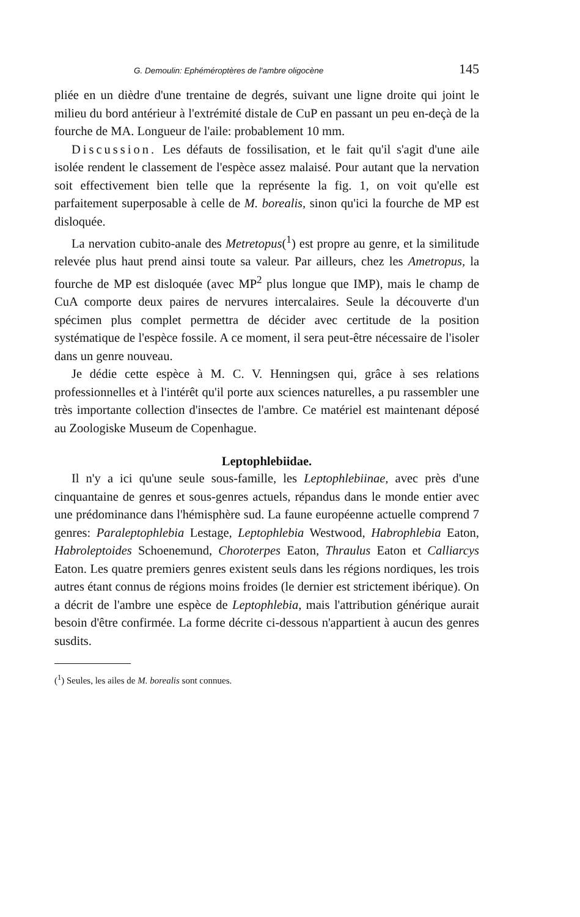G. Demoulin: Ephéméroptères de l'ambre oligocène 145
pliée en un dièdre d'une trentaine de degrés, suivant une ligne droite qui joint le milieu du bord antérieur à l'extrémité distale de CuP en passant un peu en-deçà de la fourche de MA. Longueur de l'aile: probablement 10 mm.
Discussion. Les défauts de fossilisation, et le fait qu'il s'agit d'une aile isolée rendent le classement de l'espèce assez malaisé. Pour autant que la nervation soit effectivement bien telle que la représente la fig. 1, on voit qu'elle est parfaitement superposable à celle de M. borealis, sinon qu'ici la fourche de MP est disloquée.
La nervation cubito-anale des Metretopus(<sup>1</sup>) est propre au genre, et la similitude relevée plus haut prend ainsi toute sa valeur. Par ailleurs, chez les Ametropus, la fourche de MP est disloquée (avec MP<sup>2</sup> plus longue que IMP), mais le champ de CuA comporte deux paires de nervures intercalaires. Seule la découverte d'un spécimen plus complet permettra de décider avec certitude de la position systématique de l'espèce fossile. A ce moment, il sera peut-être nécessaire de l'isoler dans un genre nouveau.
Je dédie cette espèce à M. C. V. Henningsen qui, grâce à ses relations professionnelles et à l'intérêt qu'il porte aux sciences naturelles, a pu rassembler une très importante collection d'insectes de l'ambre. Ce matériel est maintenant déposé au Zoologiske Museum de Copenhague.
Leptophlebiidae.
Il n'y a ici qu'une seule sous-famille, les Leptophlebiinae, avec près d'une cinquantaine de genres et sous-genres actuels, répandus dans le monde entier avec une prédominance dans l'hémisphère sud. La faune européenne actuelle comprend 7 genres: Paraleptophlebia Lestage, Leptophlebia Westwood, Habrophlebia Eaton, Habroleptoides Schoenemund, Choroterpes Eaton, Thraulus Eaton et Calliarcys Eaton. Les quatre premiers genres existent seuls dans les régions nordiques, les trois autres étant connus de régions moins froides (le dernier est strictement ibérique). On a décrit de l'ambre une espèce de Leptophlebia, mais l'attribution générique aurait besoin d'être confirmée. La forme décrite ci-dessous n'appartient à aucun des genres susdits.
(<sup>1</sup>) Seules, les ailes de M. borealis sont connues.